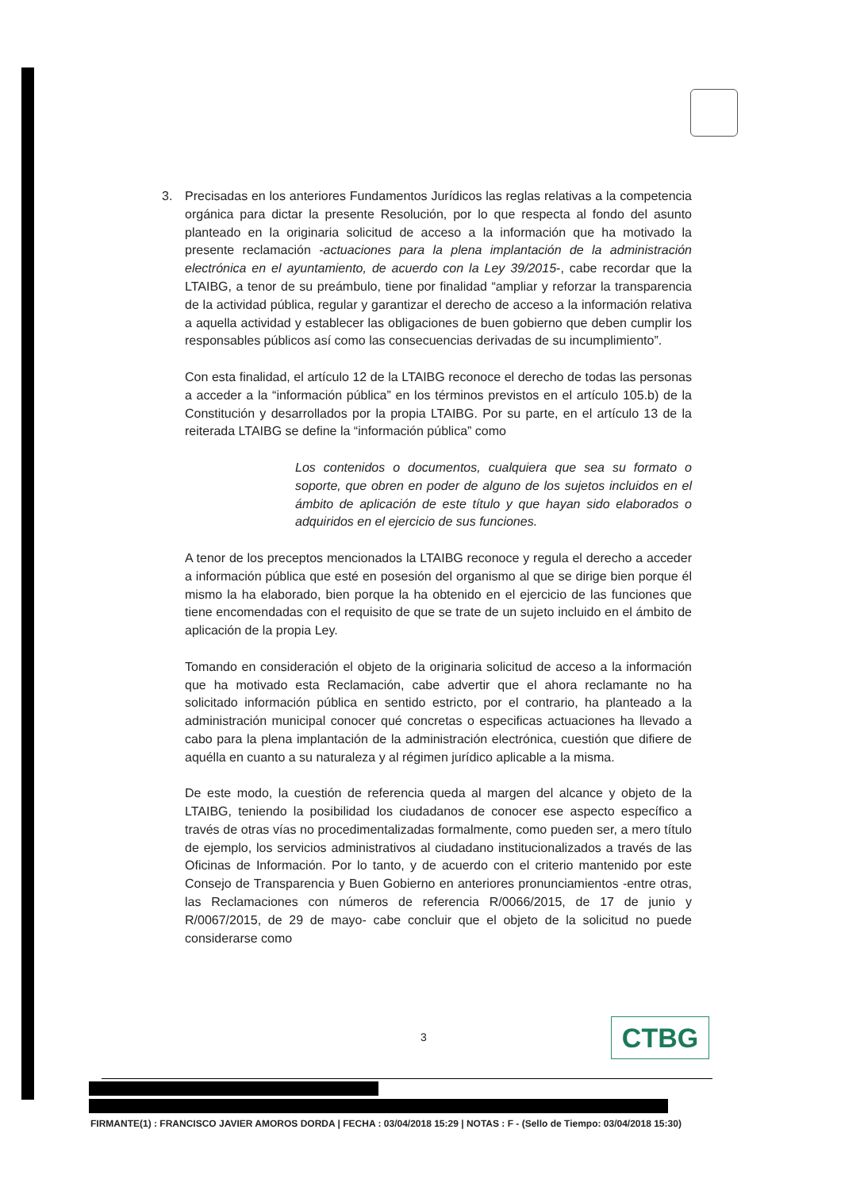3. Precisadas en los anteriores Fundamentos Jurídicos las reglas relativas a la competencia orgánica para dictar la presente Resolución, por lo que respecta al fondo del asunto planteado en la originaria solicitud de acceso a la información que ha motivado la presente reclamación -actuaciones para la plena implantación de la administración electrónica en el ayuntamiento, de acuerdo con la Ley 39/2015-, cabe recordar que la LTAIBG, a tenor de su preámbulo, tiene por finalidad “ampliar y reforzar la transparencia de la actividad pública, regular y garantizar el derecho de acceso a la información relativa a aquella actividad y establecer las obligaciones de buen gobierno que deben cumplir los responsables públicos así como las consecuencias derivadas de su incumplimiento”.
Con esta finalidad, el artículo 12 de la LTAIBG reconoce el derecho de todas las personas a acceder a la “información pública” en los términos previstos en el artículo 105.b) de la Constitución y desarrollados por la propia LTAIBG. Por su parte, en el artículo 13 de la reiterada LTAIBG se define la “información pública” como
Los contenidos o documentos, cualquiera que sea su formato o soporte, que obren en poder de alguno de los sujetos incluidos en el ámbito de aplicación de este título y que hayan sido elaborados o adquiridos en el ejercicio de sus funciones.
A tenor de los preceptos mencionados la LTAIBG reconoce y regula el derecho a acceder a información pública que esté en posesión del organismo al que se dirige bien porque él mismo la ha elaborado, bien porque la ha obtenido en el ejercicio de las funciones que tiene encomendadas con el requisito de que se trate de un sujeto incluido en el ámbito de aplicación de la propia Ley.
Tomando en consideración el objeto de la originaria solicitud de acceso a la información que ha motivado esta Reclamación, cabe advertir que el ahora reclamante no ha solicitado información pública en sentido estricto, por el contrario, ha planteado a la administración municipal conocer qué concretas o especificas actuaciones ha llevado a cabo para la plena implantación de la administración electrónica, cuestión que difiere de aquélla en cuanto a su naturaleza y al régimen jurídico aplicable a la misma.
De este modo, la cuestión de referencia queda al margen del alcance y objeto de la LTAIBG, teniendo la posibilidad los ciudadanos de conocer ese aspecto específico a través de otras vías no procedimentalizadas formalmente, como pueden ser, a mero título de ejemplo, los servicios administrativos al ciudadano institucionalizados a través de las Oficinas de Información. Por lo tanto, y de acuerdo con el criterio mantenido por este Consejo de Transparencia y Buen Gobierno en anteriores pronunciamientos -entre otras, las Reclamaciones con números de referencia R/0066/2015, de 17 de junio y R/0067/2015, de 29 de mayo- cabe concluir que el objeto de la solicitud no puede considerarse como
3 CTBG
FIRMANTE(1) : FRANCISCO JAVIER AMOROS DORDA | FECHA : 03/04/2018 15:29 | NOTAS : F - (Sello de Tiempo: 03/04/2018 15:30)